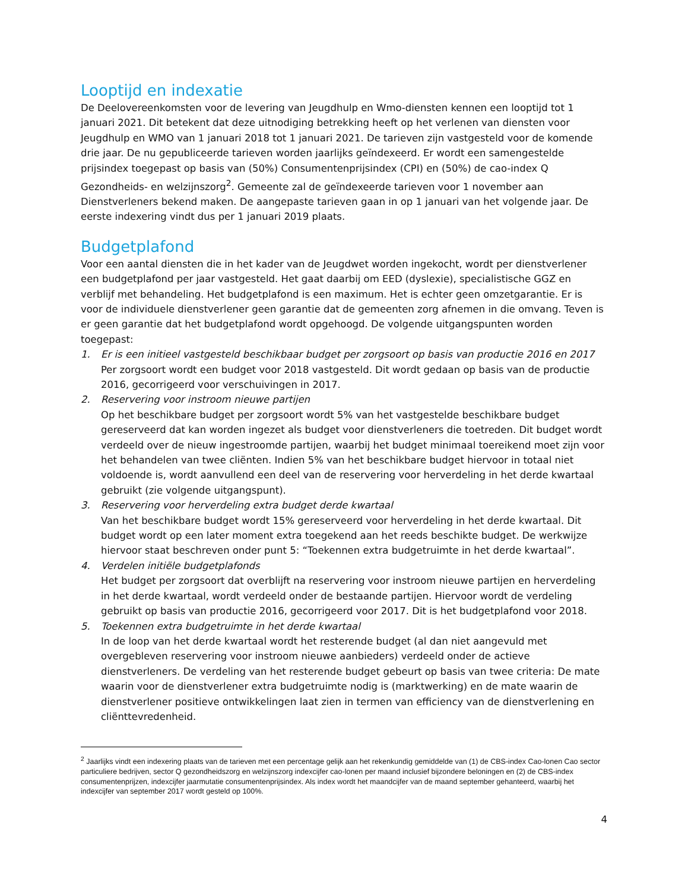Looptijd en indexatie
De Deelovereenkomsten voor de levering van Jeugdhulp en Wmo-diensten kennen een looptijd tot 1 januari 2021. Dit betekent dat deze uitnodiging betrekking heeft op het verlenen van diensten voor Jeugdhulp en WMO van 1 januari 2018 tot 1 januari 2021. De tarieven zijn vastgesteld voor de komende drie jaar. De nu gepubliceerde tarieven worden jaarlijks geïndexeerd. Er wordt een samengestelde prijsindex toegepast op basis van (50%) Consumentenprijsindex (CPI) en (50%) de cao-index Q Gezondheids- en welzijnszorg<sup>2</sup>. Gemeente zal de geïndexeerde tarieven voor 1 november aan Dienstverleners bekend maken. De aangepaste tarieven gaan in op 1 januari van het volgende jaar. De eerste indexering vindt dus per 1 januari 2019 plaats.
Budgetplafond
Voor een aantal diensten die in het kader van de Jeugdwet worden ingekocht, wordt per dienstverlener een budgetplafond per jaar vastgesteld. Het gaat daarbij om EED (dyslexie), specialistische GGZ en verblijf met behandeling. Het budgetplafond is een maximum. Het is echter geen omzetgarantie. Er is voor de individuele dienstverlener geen garantie dat de gemeenten zorg afnemen in die omvang. Teven is er geen garantie dat het budgetplafond wordt opgehoogd. De volgende uitgangspunten worden toegepast:
1. Er is een initieel vastgesteld beschikbaar budget per zorgsoort op basis van productie 2016 en 2017
Per zorgsoort wordt een budget voor 2018 vastgesteld. Dit wordt gedaan op basis van de productie 2016, gecorrigeerd voor verschuivingen in 2017.
2. Reservering voor instroom nieuwe partijen
Op het beschikbare budget per zorgsoort wordt 5% van het vastgestelde beschikbare budget gereserveerd dat kan worden ingezet als budget voor dienstverleners die toetreden. Dit budget wordt verdeeld over de nieuw ingestroomde partijen, waarbij het budget minimaal toereikend moet zijn voor het behandelen van twee cliënten. Indien 5% van het beschikbare budget hiervoor in totaal niet voldoende is, wordt aanvullend een deel van de reservering voor herverdeling in het derde kwartaal gebruikt (zie volgende uitgangspunt).
3. Reservering voor herverdeling extra budget derde kwartaal
Van het beschikbare budget wordt 15% gereserveerd voor herverdeling in het derde kwartaal. Dit budget wordt op een later moment extra toegekend aan het reeds beschikte budget. De werkwijze hiervoor staat beschreven onder punt 5: “Toekennen extra budgetruimte in het derde kwartaal”.
4. Verdelen initiële budgetplafonds
Het budget per zorgsoort dat overblijft na reservering voor instroom nieuwe partijen en herverdeling in het derde kwartaal, wordt verdeeld onder de bestaande partijen. Hiervoor wordt de verdeling gebruikt op basis van productie 2016, gecorrigeerd voor 2017. Dit is het budgetplafond voor 2018.
5. Toekennen extra budgetruimte in het derde kwartaal
In de loop van het derde kwartaal wordt het resterende budget (al dan niet aangevuld met overgebleven reservering voor instroom nieuwe aanbieders) verdeeld onder de actieve dienstverleners. De verdeling van het resterende budget gebeurt op basis van twee criteria: De mate waarin voor de dienstverlener extra budgetruimte nodig is (marktwerking) en de mate waarin de dienstverlener positieve ontwikkelingen laat zien in termen van efficiency van de dienstverlening en cliënttevredenheid.
<sup>2</sup> Jaarlijks vindt een indexering plaats van de tarieven met een percentage gelijk aan het rekenkundig gemiddelde van (1) de CBS-index Cao-lonen Cao sector particuliere bedrijven, sector Q gezondheidszorg en welzijnszorg indexcijfer cao-lonen per maand inclusief bijzondere beloningen en (2) de CBS-index consumentenprijzen, indexcijfer jaarmutatie consumentenprijsindex. Als index wordt het maandcijfer van de maand september gehanteerd, waarbij het indexcijfer van september 2017 wordt gesteld op 100%.
4